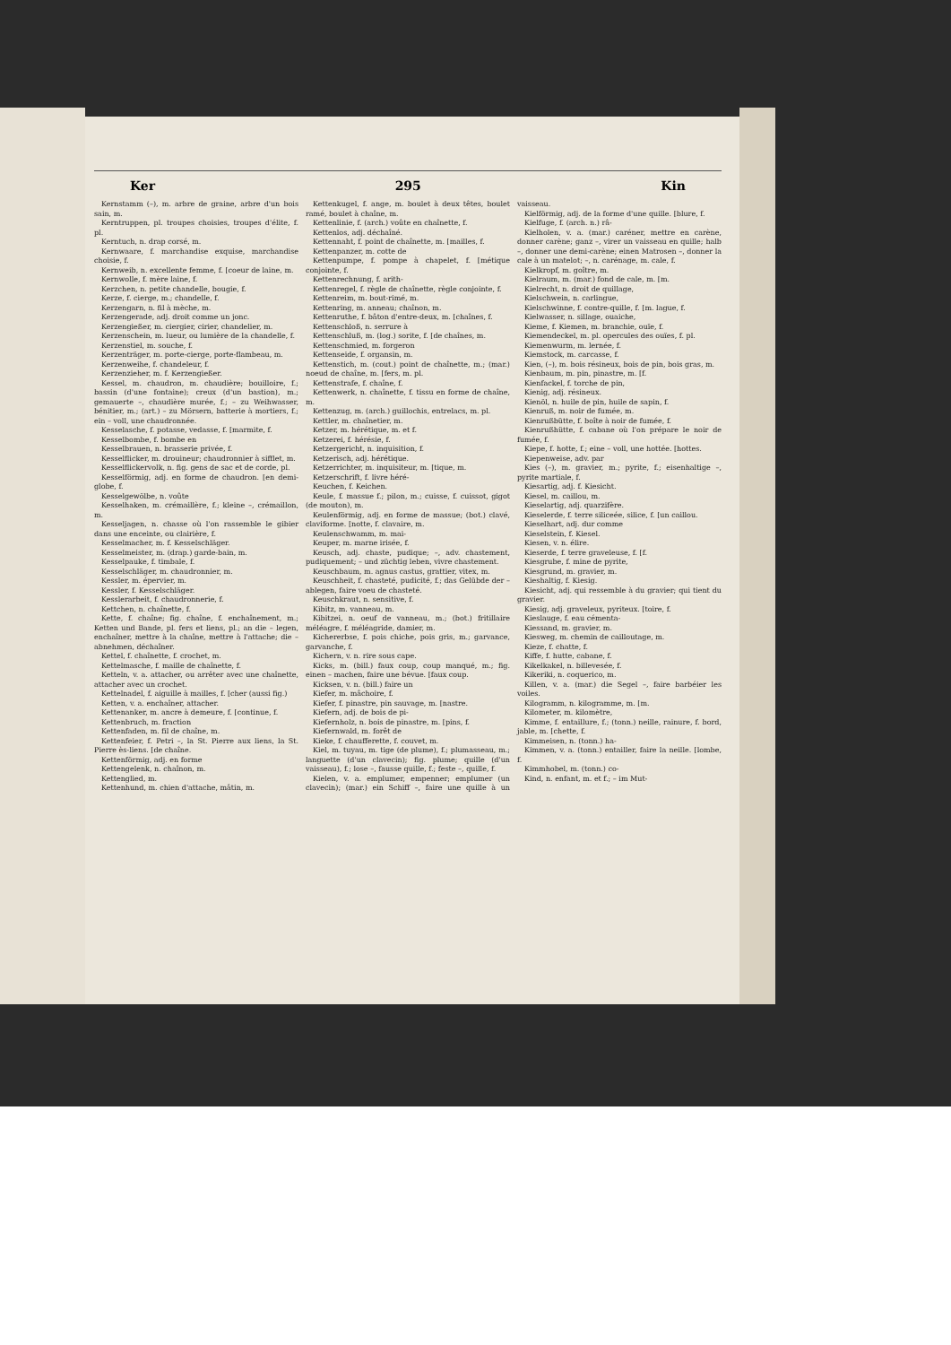Ker 295 Kin
Kernstamm (–), m. arbre de graine, arbre d'un bois sain, m.
Kerntruppen, pl. troupes choisies, troupes d'élite, f. pl.
Kerntuch, n. drap corsé, m.
Kernwaare, f. marchandise exquise, marchandise choisie, f.
Kernweib, n. excellente femme, f. [coeur de laine, m.
Kernwolle, f. mère laine, f.
Kerzchen, n. petite chandelle, bougie, f.
Kerze, f. cierge, m.; chandelle, f.
Kerzengarn, n. fil à mèche, m.
Kerzengerade, adj. droit comme un jonc.
Kerzengießer, m. ciergier, cirier, chandelier, m.
Kerzenschein, m. lueur, ou lumière de la chandelle, f.
Kerzenstiel, m. souche, f.
Kerzenträger, m. porte-cierge, porte-flambeau, m.
Kerzenweihe, f. chandeleur, f.
Kerzenzieher, m. f. Kerzengießer.
Kessel, m. chaudron, m. chaudière; bouilloire, f.; bassin (d'une fontaine); creux (d'un bastion), m.; gemauerte –, chaudière murée, f.; – zu Weihwasser, bénitier, m.; (art.) – zu Mörsern, batterie à mortiers, f.; ein – voll, une chaudronnée.
Kesselasche, f. potasse, vedasse, f. [marmite, f.
Kesselbombe, f. bombe en
Kesselbrauen, n. brasserie privée, f.
Kesselflicker, m. drouineur; chaudronnier à sifflet, m.
Kesselflickervolk, n. fig. gens de sac et de corde, pl.
Kesselförmig, adj. en forme de chaudron. [en demi-globe, f.
Kesselgewölbe, n. voûte
Kesselhaken, m. crémaillère, f.; kleine –, crémaillon, m.
Kesseljagen, n. chasse où l'on rassemble le gibier dans une enceinte, ou clairière, f.
Kesselmacher, m. f. Kesselschläger.
Kesselmeister, m. (drap.) garde-bain, m.
Kesselpauke, f. timbale, f.
Kesselschläger, m. chaudronnier, m.
Kessler, m. épervier, m.
Kessler, f. Kesselschläger.
Kesslerarbeit, f. chaudronnerie, f.
Kettchen, n. chaînette, f.
Kette, f. chaîne; fig. chaîne, f. enchaînement, m.; Ketten und Bande, pl. fers et liens, pl.; an die – legen, enchaîner, mettre à la chaîne, mettre à l'attache; die – abnehmen, déchaîner.
Kettel, f. chaînette, f. crochet, m.
Kettelmasche, f. maille de chaînette, f.
Ketteln, v. a. attacher, ou arrêter avec une chaînette, attacher avec un crochet.
Kettelnadel, f. aiguille à mailles, f. [cher (aussi fig.)
Ketten, v. a. enchaîner, attacher.
Kettenanker, m. ancre à demeure, f. [continue, f.
Kettenbruch, m. fraction
Kettenfaden, m. fil de chaîne, m.
Kettenfeier, f. Petri –, la St. Pierre aux liens, la St. Pierre ès-liens. [de chaîne.
Kettenförmig, adj. en forme
Kettengelenk, n. chaînon, m.
Kettenglied, m.
Kettenhund, m. chien d'attache, mâtin, m.
Kettenkugel, f. ange, m. boulet à deux têtes, boulet ramé, boulet à chaîne, m.
Kettenlinie, f. (arch.) voûte en chaînette, f.
Kettenlos, adj. déchaîné.
Kettennaht, f. point de chaînette, m. [mailles, f.
Kettenpanzer, m. cotte de
Kettenpumpe, f. pompe à chapelet, f. [métique conjointe, f.
Kettenrechnung, f. arith-
Kettenregel, f. règle de chaînette, règle conjointe, f.
Kettenreim, m. bout-rimé, m.
Kettenring, m. anneau; chaînon, m.
Kettenruthe, f. bâton d'entre-deux, m. [chaînes, f.
Kettenschloß, n. serrure à
Kettenschluß, m. (log.) sorite, f. [de chaînes, m.
Kettenschmied, m. forgeron
Kettenseide, f. organsin, m.
Kettenstich, m. (cout.) point de chaînette, m.; (mar.) noeud de chaîne, m. [fers, m. pl.
Kettenstrafe, f. chaîne, f.
Kettenwerk, n. chaînette, f. tissu en forme de chaîne, m.
Kettenzug, m. (arch.) guillochis, entrelacs, m. pl.
Kettler, m. chaînetier, m.
Ketzer, m. hérétique, m. et f.
Ketzerei, f. hérésie, f.
Ketzergericht, n. inquisition, f.
Ketzerisch, adj. hérétique.
Ketzerrichter, m. inquisiteur, m. [tique, m.
Ketzerschrift, f. livre héré-
Keuchen, f. Keichen.
Keule, f. massue f.; pilon, m.; cuisse, f. cuissot, gigot (de mouton), m.
Keulenförmig, adj. en forme de massue; (bot.) clavé, claviforme. [notte, f. clavaire, m.
Keulenschwamm, m. mai-
Keuper, m. marne irisée, f.
Keusch, adj. chaste, pudique; –, adv. chastement, pudiquement; – und züchtig leben, vivre chastement.
Keuschbaum, m. agnus castus, grattier, vitex, m.
Keuschheit, f. chasteté, pudicité, f.; das Gelübde der – ablegen, faire voeu de chasteté.
Keuschkraut, n. sensitive, f.
Kibitz, m. vanneau, m.
Kibitzei, n. oeuf de vanneau, m.; (bot.) fritillaire méléagre, f. méléagride, damier, m.
Kichererbse, f. pois chiche, pois gris, m.; garvance, garvanche, f.
Kichern, v. n. rire sous cape.
Kicks, m. (bill.) faux coup, coup manqué, m.; fig. einen – machen, faire une bévue. [faux coup.
Kicksen, v. n. (bill.) faire un
Kiefer, m. mâchoire, f.
Kiefer, f. pinastre, pin sauvage, m. [nastre.
Kiefern, adj. de bois de pi-
Kiefernholz, n. bois de pinastre, m. [pins, f.
Kiefernwald, m. forêt de
Kieke, f. chaufferette, f. couvet, m.
Kiel, m. tuyau, m. tige (de plume), f.; plumasseau, m.; languette (d'un clavecin); fig. plume; quille (d'un vaisseau), f.; lose –, fausse quille, f.; feste –, quille, f.
Kielen, v. a. emplumer, empenner; emplumer (un clavecin); (mar.) ein Schiff –, faire une quille à un vaisseau.
Kielförmig, adj. de la forme d'une quille. [blure, f.
Kielfuge, f. (arch. n.) râ-
Kielholen, v. a. (mar.) caréner, mettre en carène, donner carène; ganz –, virer un vaisseau en quille; halb –, donner une demi-carène; einen Matrosen –, donner la cale à un matelot; –, n. carénage, m. cale, f.
Kielkropf, m. goître, m.
Kielraum, m. (mar.) fond de cale, m. [m.
Kielrecht, n. droit de quillage,
Kielschwein, n. carlingue,
Kielschwinne, f. contre-quille, f. [m. lague, f.
Kielwasser, n. sillage, ouaiche,
Kieme, f. Kiemen, m. branchie, ouïe, f.
Kiemendeckel, m. pl. opercules des ouïes, f. pl.
Kiemenwurm, m. lernée, f.
Kiemstock, m. carcasse, f.
Kien, (–), m. bois résineux, bois de pin, bois gras, m.
Kienbaum, m. pin, pinastre, m. [f.
Kienfackel, f. torche de pin,
Kienig, adj. résineux.
Kienöl, n. huile de pin, huile de sapin, f.
Kienruß, m. noir de fumée, m.
Kienrußbütte, f. boîte à noir de fumée, f.
Kienrußhütte, f. cabane où l'on prépare le noir de fumée, f.
Kiepe, f. hotte, f.; eine – voll, une hottée. [hottes.
Kiepenweise, adv. par
Kies (–), m. gravier, m.; pyrite, f.; eisenhaltige –, pyrite martiale, f.
Kiesartig, adj. f. Kiesicht.
Kiesel, m. caillou, m.
Kieselartig, adj. quarzifère.
Kieselerde, f. terre siliceée, silice, f. [un caillou.
Kieselhart, adj. dur comme
Kieselstein, f. Kiesel.
Kiesen, v. n. élire.
Kieserde, f. terre graveleuse, f. [f.
Kiesgrube, f. mine de pyrite,
Kiesgrund, m. gravier, m.
Kieshaltig, f. Kiesig.
Kiesicht, adj. qui ressemble à du gravier; qui tient du gravier.
Kiesig, adj. graveleux, pyriteux. [toire, f.
Kieslauge, f. eau cémenta-
Kiessand, m. gravier, m.
Kiesweg, m. chemin de cailloutage, m.
Kieze, f. chatte, f.
Kiffe, f. hutte, cabane, f.
Kikelkakel, n. billevesée, f.
Kikeriki, n. coquerico, m.
Killen, v. a. (mar.) die Segel –, faire barbéier les voiles.
Kilogramm, n. kilogramme, m. [m.
Kilometer, m. kilomètre,
Kimme, f. entaillure, f.; (tonn.) neille, rainure, f. bord, jable, m. [chette, f.
Kimmeisen, n. (tonn.) ha-
Kimmen, v. a. (tonn.) entailler, faire la neille. [lombe, f.
Kimmhobel, m. (tonn.) co-
Kind, n. enfant, m. et f.; – im Mut-